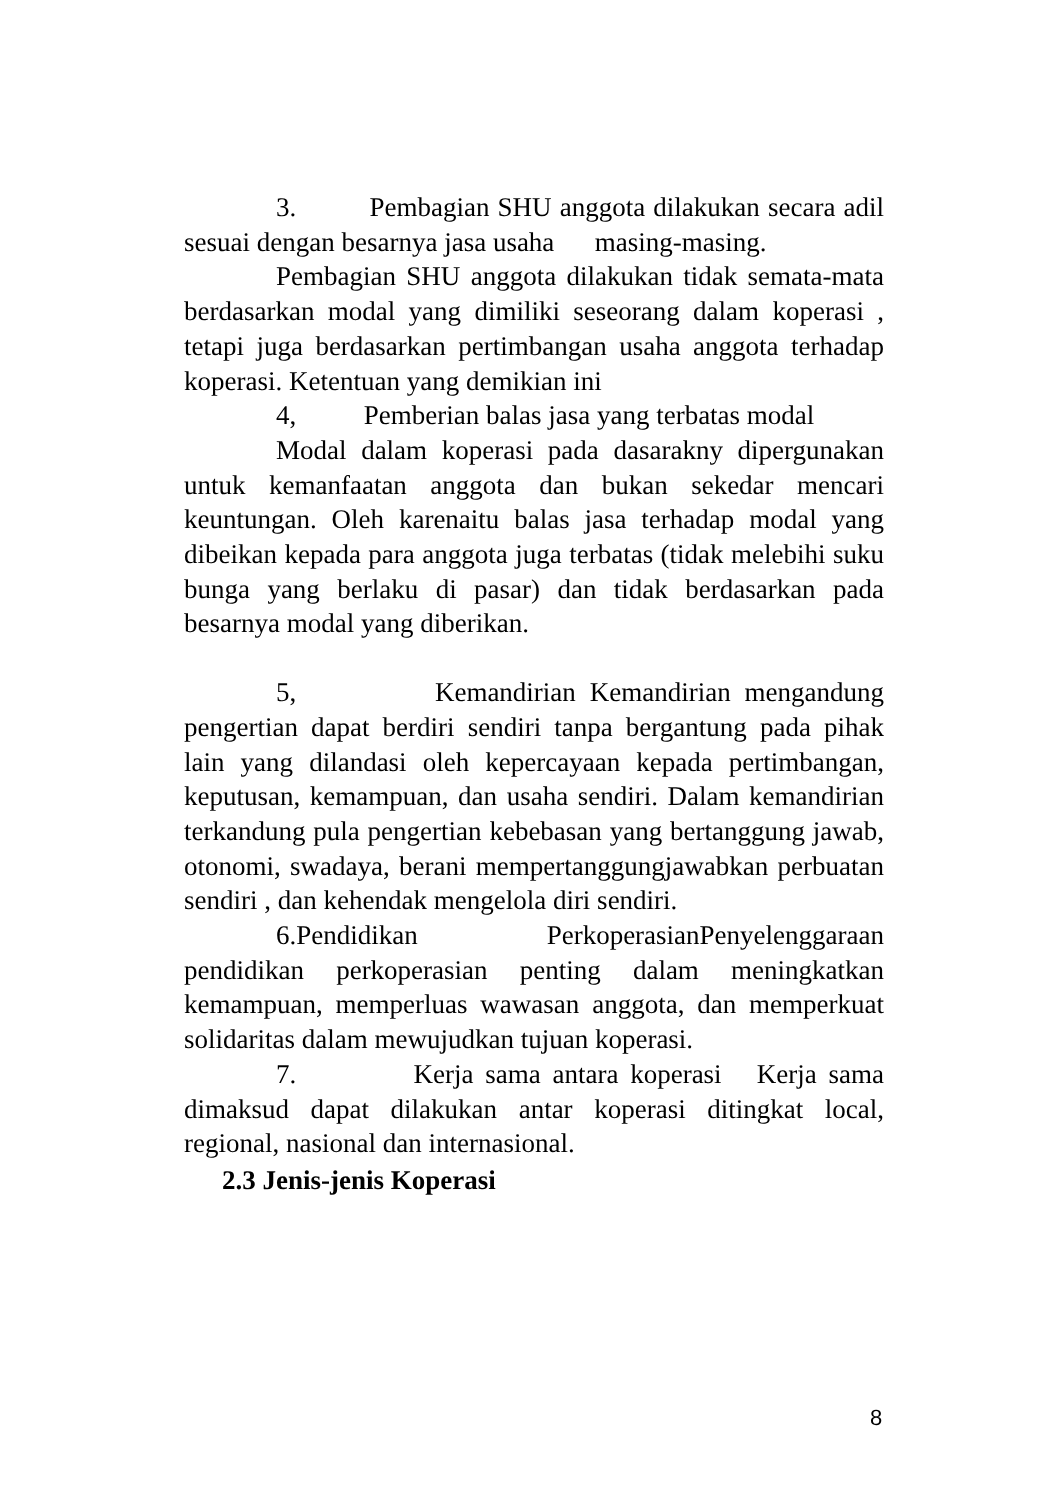3. Pembagian SHU anggota dilakukan secara adil sesuai dengan besarnya jasa usaha masing-masing.
Pembagian SHU anggota dilakukan tidak semata-mata berdasarkan modal yang dimiliki seseorang dalam koperasi , tetapi juga berdasarkan pertimbangan usaha anggota terhadap koperasi. Ketentuan yang demikian ini
4, Pemberian balas jasa yang terbatas modal
Modal dalam koperasi pada dasarakny dipergunakan untuk kemanfaatan anggota dan bukan sekedar mencari keuntungan. Oleh karenaitu balas jasa terhadap modal yang dibeikan kepada para anggota juga terbatas (tidak melebihi suku bunga yang berlaku di pasar) dan tidak berdasarkan pada besarnya modal yang diberikan.
5, Kemandirian Kemandirian mengandung pengertian dapat berdiri sendiri tanpa bergantung pada pihak lain yang dilandasi oleh kepercayaan kepada pertimbangan, keputusan, kemampuan, dan usaha sendiri. Dalam kemandirian terkandung pula pengertian kebebasan yang bertanggung jawab, otonomi, swadaya, berani mempertanggungjawabkan perbuatan sendiri , dan kehendak mengelola diri sendiri.
6.Pendidikan PerkoperasianPenyelenggaraan pendidikan perkoperasian penting dalam meningkatkan kemampuan, memperluas wawasan anggota, dan memperkuat solidaritas dalam mewujudkan tujuan koperasi.
7. Kerja sama antara koperasi Kerja sama dimaksud dapat dilakukan antar koperasi ditingkat local, regional, nasional dan internasional.
2.3 Jenis-jenis Koperasi
8